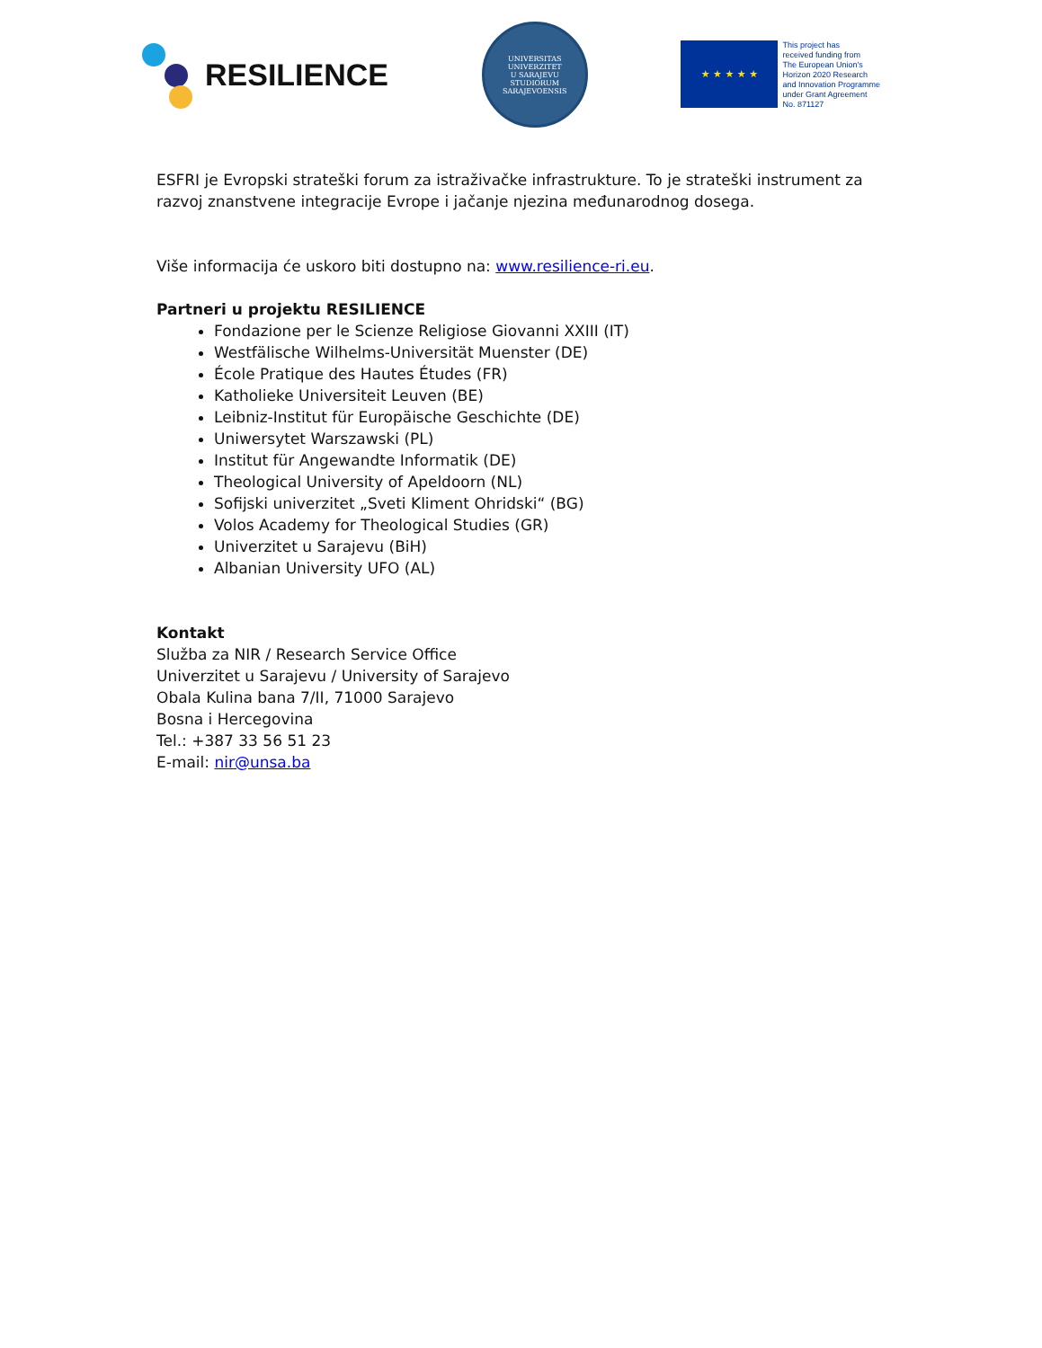RESILIENCE
UNIVERSITAS
UNIVERZITET
U SARAJEVU
STUDIORUM SARAJEVOENSIS
★ ★ ★ ★ ★
This project has
received funding from
The European Union's
Horizon 2020 Research
and Innovation Programme
under Grant Agreement
No. 871127
ESFRI je Evropski strateški forum za istraživačke infrastrukture. To je strateški instrument za razvoj znanstvene integracije Evrope i jačanje njezina međunarodnog dosega.
Više informacija će uskoro biti dostupno na: www.resilience-ri.eu.
Partneri u projektu RESILIENCE
Fondazione per le Scienze Religiose Giovanni XXIII (IT)
Westfälische Wilhelms-Universität Muenster (DE)
École Pratique des Hautes Études (FR)
Katholieke Universiteit Leuven (BE)
Leibniz-Institut für Europäische Geschichte (DE)
Uniwersytet Warszawski (PL)
Institut für Angewandte Informatik (DE)
Theological University of Apeldoorn (NL)
Sofijski univerzitet „Sveti Kliment Ohridski“ (BG)
Volos Academy for Theological Studies (GR)
Univerzitet u Sarajevu (BiH)
Albanian University UFO (AL)
Kontakt
Služba za NIR / Research Service Office
Univerzitet u Sarajevu / University of Sarajevo
Obala Kulina bana 7/II, 71000 Sarajevo
Bosna i Hercegovina
Tel.: +387 33 56 51 23
E-mail: nir@unsa.ba